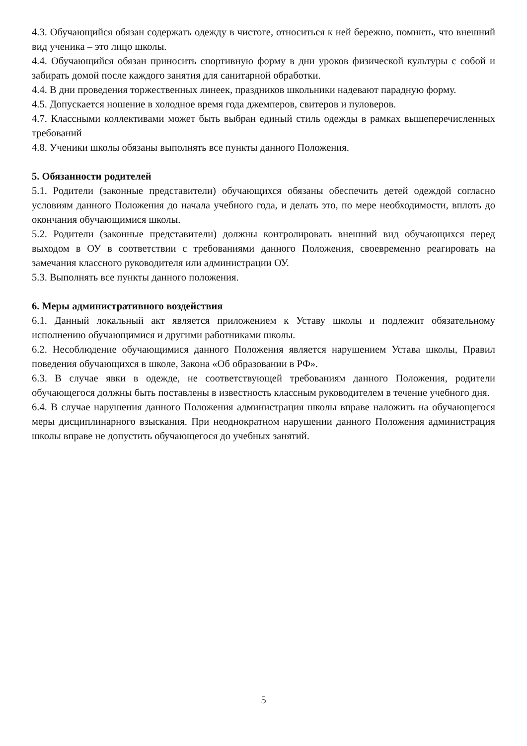4.3. Обучающийся обязан содержать одежду в чистоте, относиться к ней бережно, помнить, что внешний вид ученика – это лицо школы.
4.4. Обучающийся обязан приносить спортивную форму в дни уроков физической культуры с собой и забирать домой после каждого занятия для санитарной обработки.
4.4. В дни проведения торжественных линеек, праздников школьники надевают парадную форму.
4.5. Допускается ношение в холодное время года джемперов, свитеров и пуловеров.
4.7. Классными коллективами может быть выбран единый стиль одежды в рамках вышеперечисленных требований
4.8. Ученики школы обязаны выполнять все пункты данного Положения.
5. Обязанности родителей
5.1. Родители (законные представители) обучающихся обязаны обеспечить детей одеждой согласно условиям данного Положения до начала учебного года, и делать это, по мере необходимости, вплоть до окончания обучающимися школы.
5.2. Родители (законные представители) должны контролировать внешний вид обучающихся перед выходом в ОУ в соответствии с требованиями данного Положения, своевременно реагировать на замечания классного руководителя или администрации ОУ.
5.3. Выполнять все пункты данного положения.
6. Меры административного воздействия
6.1. Данный локальный акт является приложением к Уставу школы и подлежит обязательному исполнению обучающимися и другими работниками школы.
6.2. Несоблюдение обучающимися данного Положения является нарушением Устава школы, Правил поведения обучающихся в школе, Закона «Об образовании в РФ».
6.3. В случае явки в одежде, не соответствующей требованиям данного Положения, родители обучающегося должны быть поставлены в известность классным руководителем в течение учебного дня.
6.4. В случае нарушения данного Положения администрация школы вправе наложить на обучающегося меры дисциплинарного взыскания. При неоднократном нарушении данного Положения администрация школы вправе не допустить обучающегося до учебных занятий.
5